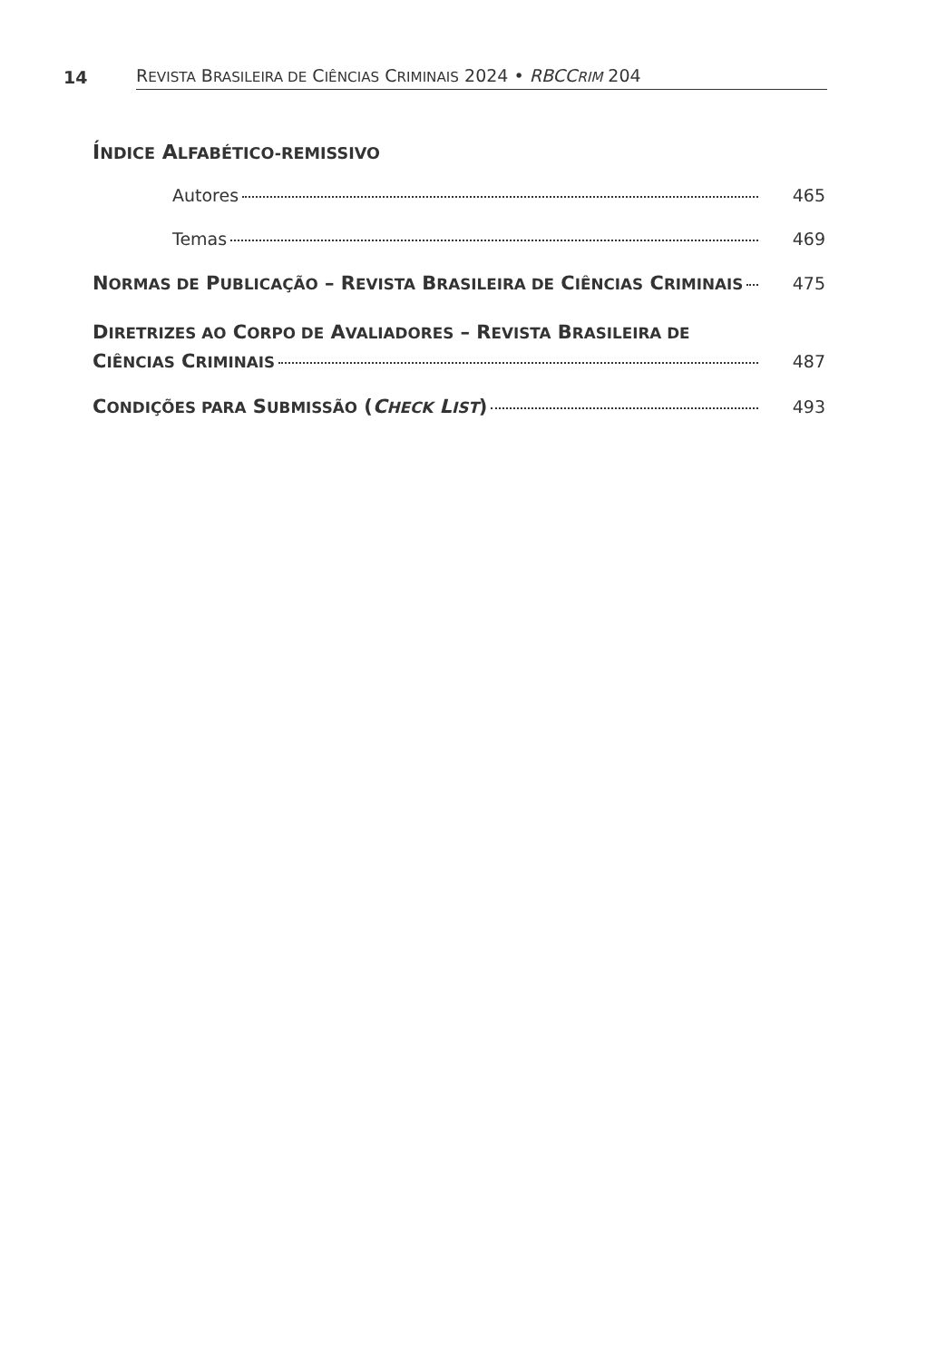14 REVISTA BRASILEIRA DE CIÊNCIAS CRIMINAIS 2024 • RBCCRIM 204
ÍNDICE ALFABÉTICO-REMISSIVO
Autores 465
Temas 469
NORMAS DE PUBLICAÇÃO – REVISTA BRASILEIRA DE CIÊNCIAS CRIMINAIS 475
DIRETRIZES AO CORPO DE AVALIADORES – REVISTA BRASILEIRA DE
CIÊNCIAS CRIMINAIS 487
CONDIÇÕES PARA SUBMISSÃO (CHECK LIST) 493